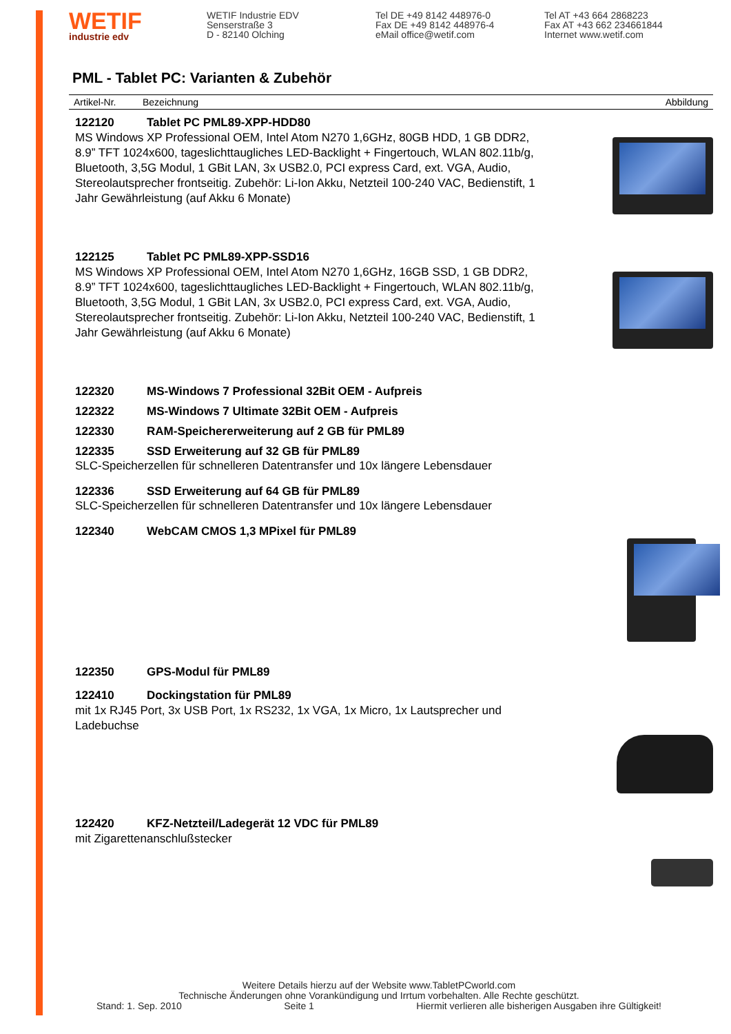WETIF
industrie edv
WETIF Industrie EDV
Senserstraße 3
D - 82140 Olching
Tel DE +49 8142 448976-0
Fax DE +49 8142 448976-4
eMail office@wetif.com
Tel AT +43 664 2868223
Fax AT +43 662 234661844
Internet www.wetif.com
PML - Tablet PC: Varianten & Zubehör
Artikel-Nr. Bezeichnung Abbildung
122120 Tablet PC PML89-XPP-HDD80
MS Windows XP Professional OEM, Intel Atom N270 1,6GHz, 80GB HDD, 1 GB DDR2, 8.9” TFT 1024x600, tageslichttaugliches LED-Backlight + Fingertouch, WLAN 802.11b/g, Bluetooth, 3,5G Modul, 1 GBit LAN, 3x USB2.0, PCI express Card, ext. VGA, Audio, Stereolautsprecher frontseitig. Zubehör: Li-Ion Akku, Netzteil 100-240 VAC, Bedienstift, 1 Jahr Gewährleistung (auf Akku 6 Monate)
122125 Tablet PC PML89-XPP-SSD16
MS Windows XP Professional OEM, Intel Atom N270 1,6GHz, 16GB SSD, 1 GB DDR2, 8.9” TFT 1024x600, tageslichttaugliches LED-Backlight + Fingertouch, WLAN 802.11b/g, Bluetooth, 3,5G Modul, 1 GBit LAN, 3x USB2.0, PCI express Card, ext. VGA, Audio, Stereolautsprecher frontseitig. Zubehör: Li-Ion Akku, Netzteil 100-240 VAC, Bedienstift, 1 Jahr Gewährleistung (auf Akku 6 Monate)
122320 MS-Windows 7 Professional 32Bit OEM - Aufpreis
122322 MS-Windows 7 Ultimate 32Bit OEM - Aufpreis
122330 RAM-Speichererweiterung auf 2 GB für PML89
122335 SSD Erweiterung auf 32 GB für PML89
SLC-Speicherzellen für schnelleren Datentransfer und 10x längere Lebensdauer
122336 SSD Erweiterung auf 64 GB für PML89
SLC-Speicherzellen für schnelleren Datentransfer und 10x längere Lebensdauer
122340 WebCAM CMOS 1,3 MPixel für PML89
122350 GPS-Modul für PML89
122410 Dockingstation für PML89
mit 1x RJ45 Port, 3x USB Port, 1x RS232, 1x VGA, 1x Micro, 1x Lautsprecher und Ladebuchse
122420 KFZ-Netzteil/Ladegerät 12 VDC für PML89
mit Zigarettenanschlußstecker
Weitere Details hierzu auf der Website www.TabletPCworld.com
Technische Änderungen ohne Vorankündigung und Irrtum vorbehalten. Alle Rechte geschützt.
Stand: 1. Sep. 2010 Seite 1 Hiermit verlieren alle bisherigen Ausgaben ihre Gültigkeit!